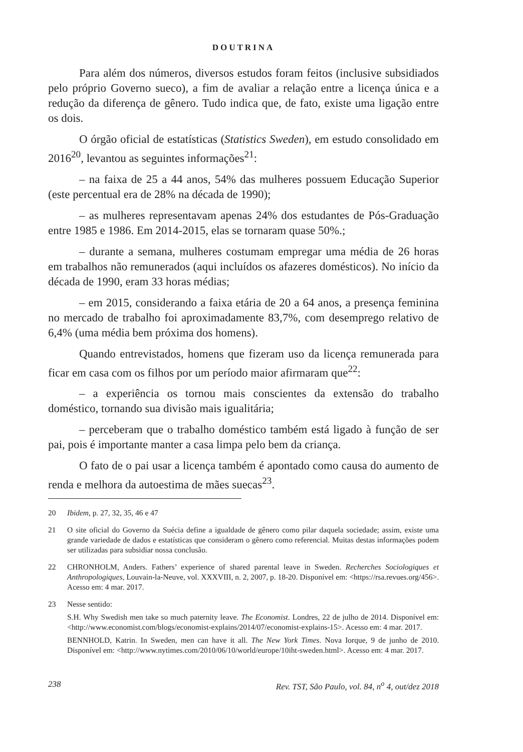DOUTRINA
Para além dos números, diversos estudos foram feitos (inclusive subsidiados pelo próprio Governo sueco), a fim de avaliar a relação entre a licença única e a redução da diferença de gênero. Tudo indica que, de fato, existe uma ligação entre os dois.
O órgão oficial de estatísticas (Statistics Sweden), em estudo consolidado em 2016<sup>20</sup>, levantou as seguintes informações<sup>21</sup>:
– na faixa de 25 a 44 anos, 54% das mulheres possuem Educação Superior (este percentual era de 28% na década de 1990);
– as mulheres representavam apenas 24% dos estudantes de Pós-Graduação entre 1985 e 1986. Em 2014-2015, elas se tornaram quase 50%.;
– durante a semana, mulheres costumam empregar uma média de 26 horas em trabalhos não remunerados (aqui incluídos os afazeres domésticos). No início da década de 1990, eram 33 horas médias;
– em 2015, considerando a faixa etária de 20 a 64 anos, a presença feminina no mercado de trabalho foi aproximadamente 83,7%, com desemprego relativo de 6,4% (uma média bem próxima dos homens).
Quando entrevistados, homens que fizeram uso da licença remunerada para ficar em casa com os filhos por um período maior afirmaram que<sup>22</sup>:
– a experiência os tornou mais conscientes da extensão do trabalho doméstico, tornando sua divisão mais igualitária;
– perceberam que o trabalho doméstico também está ligado à função de ser pai, pois é importante manter a casa limpa pelo bem da criança.
O fato de o pai usar a licença também é apontado como causa do aumento de renda e melhora da autoestima de mães suecas<sup>23</sup>.
20 Ibidem, p. 27, 32, 35, 46 e 47
21 O site oficial do Governo da Suécia define a igualdade de gênero como pilar daquela sociedade; assim, existe uma grande variedade de dados e estatísticas que consideram o gênero como referencial. Muitas destas informações podem ser utilizadas para subsidiar nossa conclusão.
22 CHRONHOLM, Anders. Fathers’ experience of shared parental leave in Sweden. Recherches Sociologiques et Anthropologiques, Louvain-la-Neuve, vol. XXXVIII, n. 2, 2007, p. 18-20. Disponível em: <https://rsa.revues.org/456>. Acesso em: 4 mar. 2017.
23 Nesse sentido:
S.H. Why Swedish men take so much paternity leave. The Economist. Londres, 22 de julho de 2014. Disponível em: <http://www.economist.com/blogs/economist-explains/2014/07/economist-explains-15>. Acesso em: 4 mar. 2017.
BENNHOLD, Katrin. In Sweden, men can have it all. The New York Times. Nova Iorque, 9 de junho de 2010. Disponível em: <http://www.nytimes.com/2010/06/10/world/europe/10iht-sweden.html>. Acesso em: 4 mar. 2017.
238 Rev. TST, São Paulo, vol. 84, n<sup>o</sup> 4, out/dez 2018